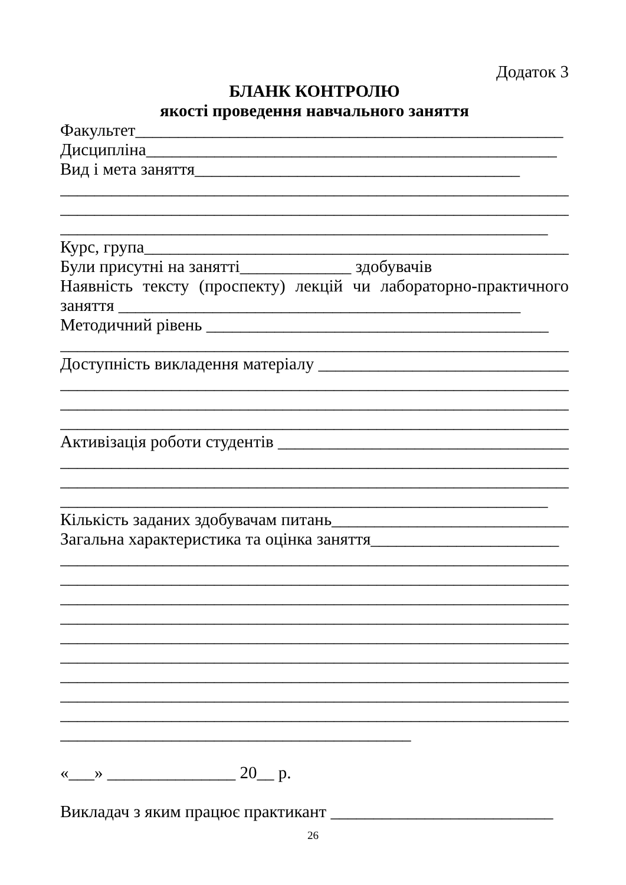Додаток 3
БЛАНК КОНТРОЛЮ
якості проведення навчального заняття
Факультет__________________________________________________
Дисципліна________________________________________________
Вид і мета заняття______________________________________
__________________________________________________________________
__________________________________________________________________
_________________________________________________________
Курс, група__________________________________________________
Були присутні на занятті_____________ здобувачів
Наявність тексту (проспекту) лекцій чи лабораторно-практичного
заняття _______________________________________________
Методичний рівень ________________________________________
________________________________________________________________
Доступність викладення матеріалу _______________________________
________________________________________________________________
________________________________________________________________
________________________________________________________________
Активізація роботи студентів ____________________________________
__________________________________________________________________
__________________________________________________________________
_________________________________________________________
Кількість заданих здобувачам питань_____________________________
Загальна характеристика та оцінка заняття______________________
__________________________________________________________________
__________________________________________________________________
__________________________________________________________________
__________________________________________________________________
__________________________________________________________________
__________________________________________________________________
__________________________________________________________________
__________________________________________________________________
__________________________________________________________________
_________________________________________
«___» _______________ 20__ р.
Викладач з яким працює практикант __________________________
26